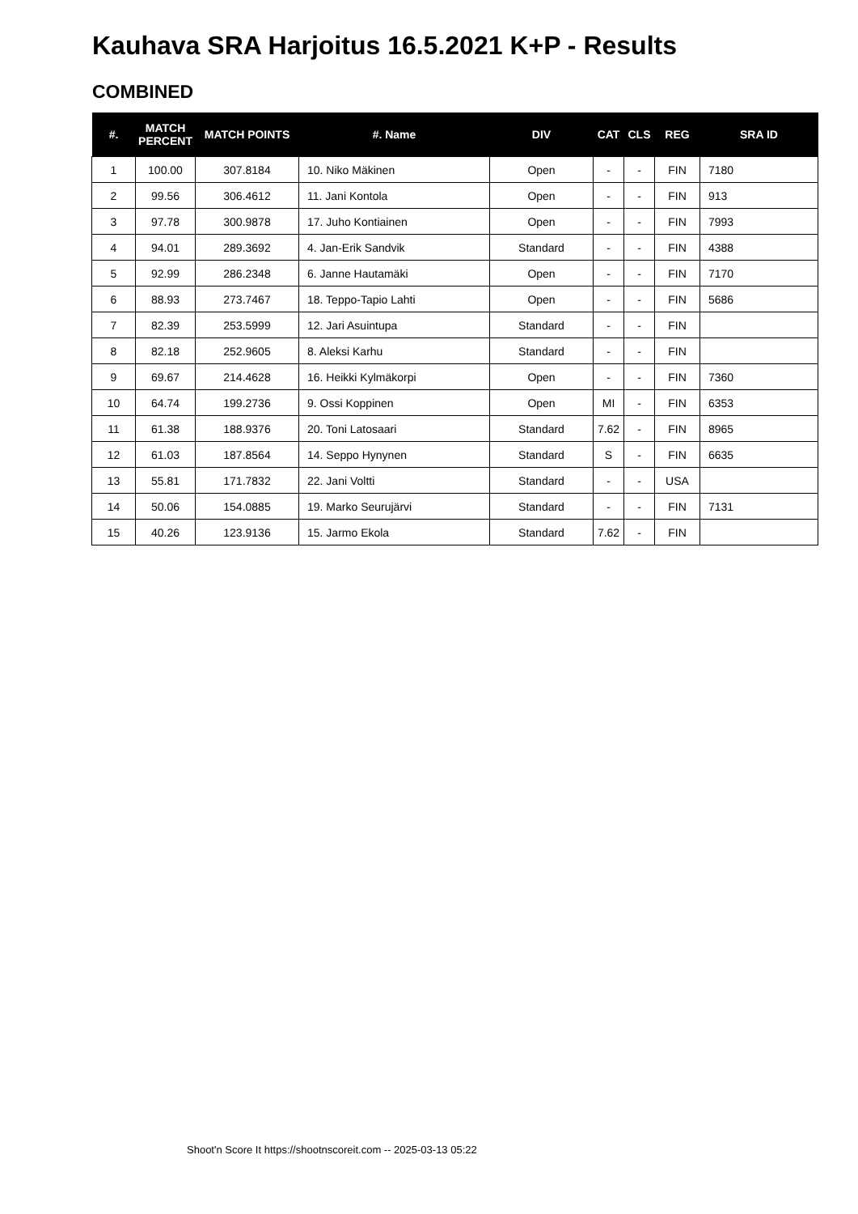Kauhava SRA Harjoitus 16.5.2021 K+P - Results
COMBINED
| #. | MATCH PERCENT | MATCH POINTS | #. Name | DIV | CAT | CLS | REG | SRA ID |
| --- | --- | --- | --- | --- | --- | --- | --- | --- |
| 1 | 100.00 | 307.8184 | 10. Niko Mäkinen | Open | - | - | FIN | 7180 |
| 2 | 99.56 | 306.4612 | 11. Jani Kontola | Open | - | - | FIN | 913 |
| 3 | 97.78 | 300.9878 | 17. Juho Kontiainen | Open | - | - | FIN | 7993 |
| 4 | 94.01 | 289.3692 | 4. Jan-Erik Sandvik | Standard | - | - | FIN | 4388 |
| 5 | 92.99 | 286.2348 | 6. Janne Hautamäki | Open | - | - | FIN | 7170 |
| 6 | 88.93 | 273.7467 | 18. Teppo-Tapio Lahti | Open | - | - | FIN | 5686 |
| 7 | 82.39 | 253.5999 | 12. Jari Asuintupa | Standard | - | - | FIN | |
| 8 | 82.18 | 252.9605 | 8. Aleksi Karhu | Standard | - | - | FIN | |
| 9 | 69.67 | 214.4628 | 16. Heikki Kylmäkorpi | Open | - | - | FIN | 7360 |
| 10 | 64.74 | 199.2736 | 9. Ossi Koppinen | Open | MI | - | FIN | 6353 |
| 11 | 61.38 | 188.9376 | 20. Toni Latosaari | Standard | 7.62 | - | FIN | 8965 |
| 12 | 61.03 | 187.8564 | 14. Seppo Hynynen | Standard | S | - | FIN | 6635 |
| 13 | 55.81 | 171.7832 | 22. Jani Voltti | Standard | - | - | USA | |
| 14 | 50.06 | 154.0885 | 19. Marko Seurujärvi | Standard | - | - | FIN | 7131 |
| 15 | 40.26 | 123.9136 | 15. Jarmo Ekola | Standard | 7.62 | - | FIN | |
Shoot'n Score It https://shootnscoreit.com -- 2025-03-13 05:22